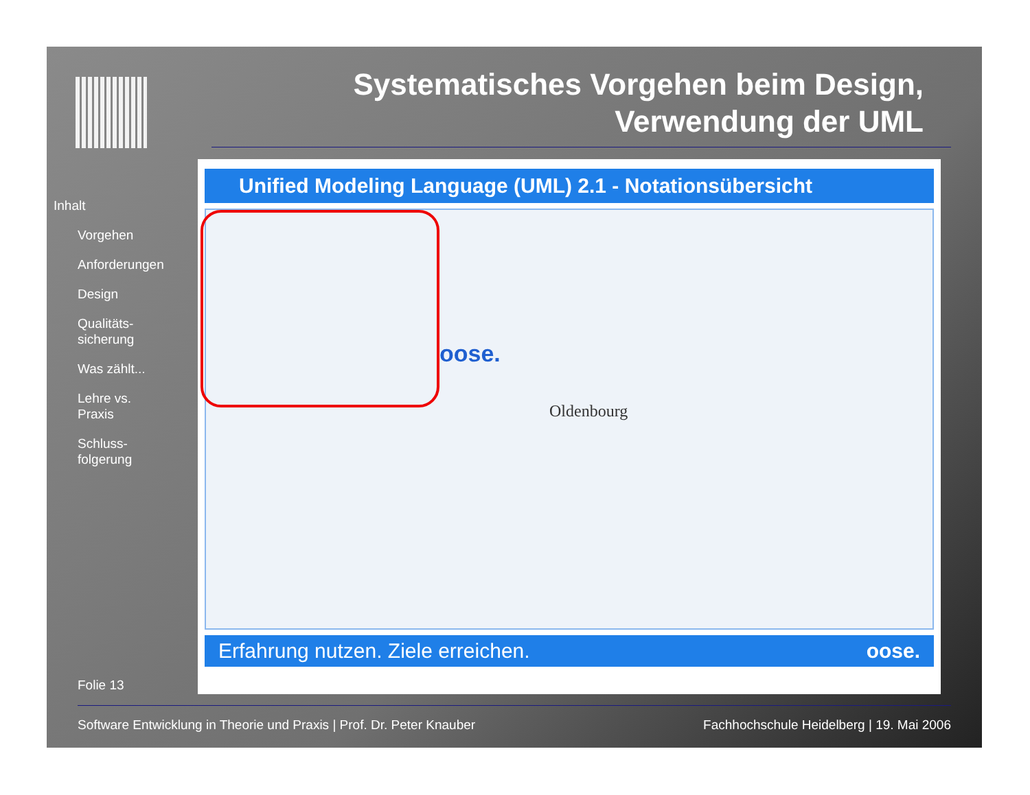Systematisches Vorgehen beim Design,
Verwendung der UML
Inhalt
Vorgehen
Anforderungen
Design
Qualitäts-
sicherung
Was zählt...
Lehre vs.
Praxis
Schluss-
folgerung
Unified Modeling Language (UML) 2.1 - Notationsübersicht
oose.
Oldenbourg
Erfahrung nutzen. Ziele erreichen. oose.
Folie 13
Software Entwicklung in Theorie und Praxis | Prof. Dr. Peter Knauber Fachhochschule Heidelberg | 19. Mai 2006